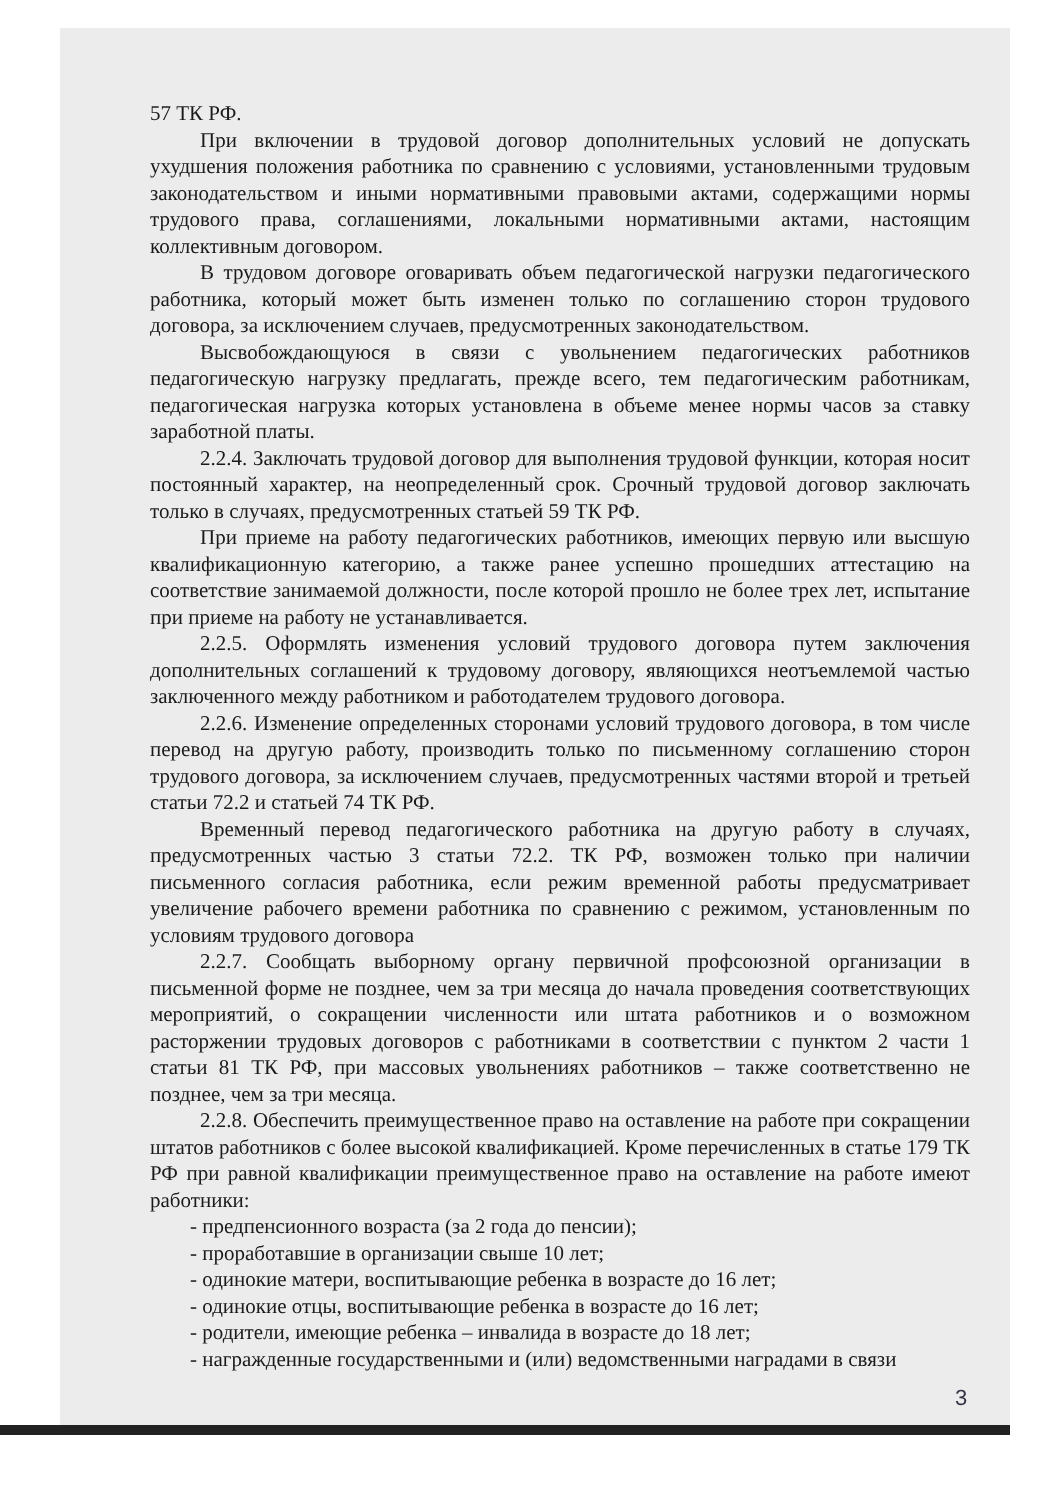57 ТК РФ.
При включении в трудовой договор дополнительных условий не допускать ухудшения положения работника по сравнению с условиями, установленными трудовым законодательством и иными нормативными правовыми актами, содержащими нормы трудового права, соглашениями, локальными нормативными актами, настоящим коллективным договором.
В трудовом договоре оговаривать объем педагогической нагрузки педагогического работника, который может быть изменен только по соглашению сторон трудового договора, за исключением случаев, предусмотренных законодательством.
Высвобождающуюся в связи с увольнением педагогических работников педагогическую нагрузку предлагать, прежде всего, тем педагогическим работникам, педагогическая нагрузка которых установлена в объеме менее нормы часов за ставку заработной платы.
2.2.4. Заключать трудовой договор для выполнения трудовой функции, которая носит постоянный характер, на неопределенный срок. Срочный трудовой договор заключать только в случаях, предусмотренных статьей 59 ТК РФ.
При приеме на работу педагогических работников, имеющих первую или высшую квалификационную категорию, а также ранее успешно прошедших аттестацию на соответствие занимаемой должности, после которой прошло не более трех лет, испытание при приеме на работу не устанавливается.
2.2.5. Оформлять изменения условий трудового договора путем заключения дополнительных соглашений к трудовому договору, являющихся неотъемлемой частью заключенного между работником и работодателем трудового договора.
2.2.6. Изменение определенных сторонами условий трудового договора, в том числе перевод на другую работу, производить только по письменному соглашению сторон трудового договора, за исключением случаев, предусмотренных частями второй и третьей статьи 72.2 и статьей 74 ТК РФ.
Временный перевод педагогического работника на другую работу в случаях, предусмотренных частью 3 статьи 72.2. ТК РФ, возможен только при наличии письменного согласия работника, если режим временной работы предусматривает увеличение рабочего времени работника по сравнению с режимом, установленным по условиям трудового договора
2.2.7. Сообщать выборному органу первичной профсоюзной организации в письменной форме не позднее, чем за три месяца до начала проведения соответствующих мероприятий, о сокращении численности или штата работников и о возможном расторжении трудовых договоров с работниками в соответствии с пунктом 2 части 1 статьи 81 ТК РФ, при массовых увольнениях работников – также соответственно не позднее, чем за три месяца.
2.2.8. Обеспечить преимущественное право на оставление на работе при сокращении штатов работников с более высокой квалификацией. Кроме перечисленных в статье 179 ТК РФ при равной квалификации преимущественное право на оставление на работе имеют работники:
- предпенсионного возраста (за 2 года до пенсии);
- проработавшие в организации свыше 10 лет;
- одинокие матери, воспитывающие ребенка в возрасте до 16 лет;
- одинокие отцы, воспитывающие ребенка в возрасте до 16 лет;
- родители, имеющие ребенка – инвалида в возрасте до 18 лет;
- награжденные государственными и (или) ведомственными наградами в связи
3